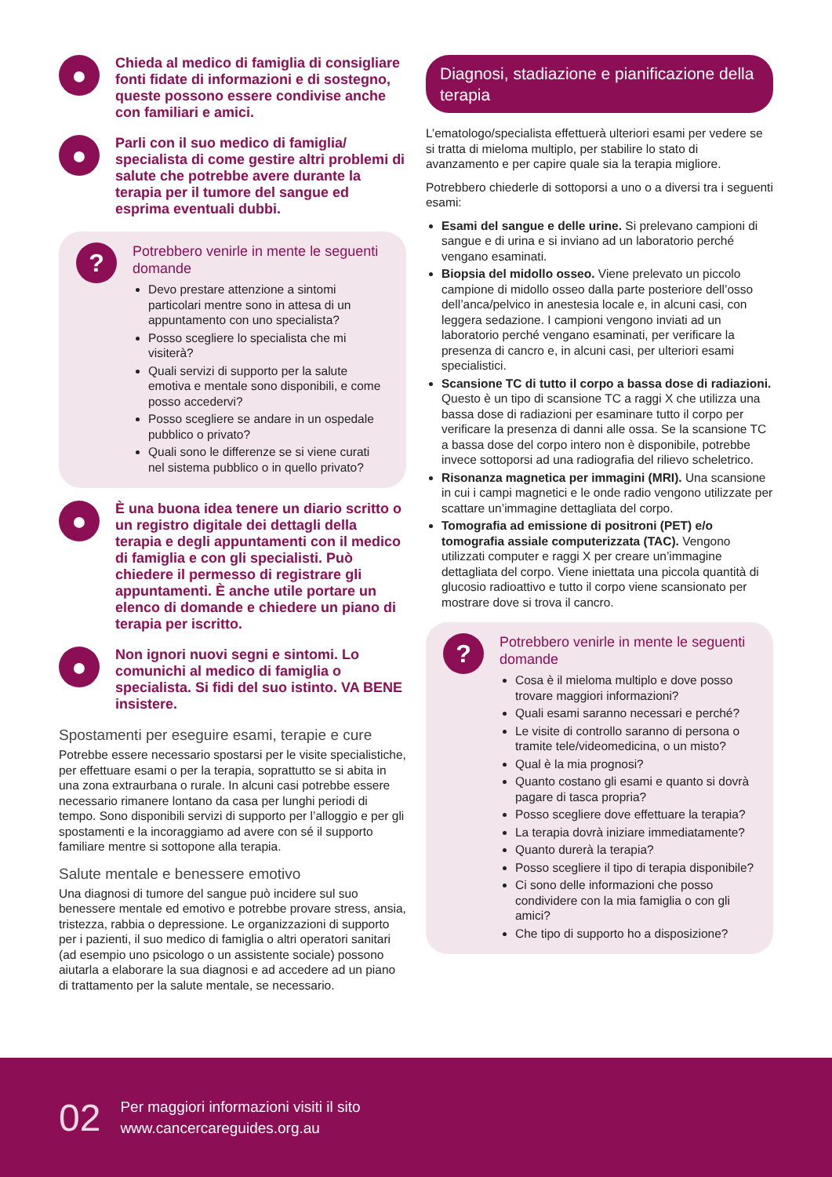●
Chieda al medico di famiglia di consigliare fonti fidate di informazioni e di sostegno, queste possono essere condivise anche con familiari e amici.
●
Parli con il suo medico di famiglia/ specialista di come gestire altri problemi di salute che potrebbe avere durante la terapia per il tumore del sangue ed esprima eventuali dubbi.
?
Potrebbero venirle in mente le seguenti domande
Devo prestare attenzione a sintomi particolari mentre sono in attesa di un appuntamento con uno specialista?
Posso scegliere lo specialista che mi visiterà?
Quali servizi di supporto per la salute emotiva e mentale sono disponibili, e come posso accedervi?
Posso scegliere se andare in un ospedale pubblico o privato?
Quali sono le differenze se si viene curati nel sistema pubblico o in quello privato?
●
È una buona idea tenere un diario scritto o un registro digitale dei dettagli della terapia e degli appuntamenti con il medico di famiglia e con gli specialisti. Può chiedere il permesso di registrare gli appuntamenti. È anche utile portare un elenco di domande e chiedere un piano di terapia per iscritto.
●
Non ignori nuovi segni e sintomi. Lo comunichi al medico di famiglia o specialista. Si fidi del suo istinto. VA BENE insistere.
Spostamenti per eseguire esami, terapie e cure
Potrebbe essere necessario spostarsi per le visite specialistiche, per effettuare esami o per la terapia, soprattutto se si abita in una zona extraurbana o rurale. In alcuni casi potrebbe essere necessario rimanere lontano da casa per lunghi periodi di tempo. Sono disponibili servizi di supporto per l’alloggio e per gli spostamenti e la incoraggiamo ad avere con sé il supporto familiare mentre si sottopone alla terapia.
Salute mentale e benessere emotivo
Una diagnosi di tumore del sangue può incidere sul suo benessere mentale ed emotivo e potrebbe provare stress, ansia, tristezza, rabbia o depressione. Le organizzazioni di supporto per i pazienti, il suo medico di famiglia o altri operatori sanitari (ad esempio uno psicologo o un assistente sociale) possono aiutarla a elaborare la sua diagnosi e ad accedere ad un piano di trattamento per la salute mentale, se necessario.
Diagnosi, stadiazione e pianificazione della terapia
L’ematologo/specialista effettuerà ulteriori esami per vedere se si tratta di mieloma multiplo, per stabilire lo stato di avanzamento e per capire quale sia la terapia migliore.
Potrebbero chiederle di sottoporsi a uno o a diversi tra i seguenti esami:
Esami del sangue e delle urine. Si prelevano campioni di sangue e di urina e si inviano ad un laboratorio perché vengano esaminati.
Biopsia del midollo osseo. Viene prelevato un piccolo campione di midollo osseo dalla parte posteriore dell’osso dell’anca/pelvico in anestesia locale e, in alcuni casi, con leggera sedazione. I campioni vengono inviati ad un laboratorio perché vengano esaminati, per verificare la presenza di cancro e, in alcuni casi, per ulteriori esami specialistici.
Scansione TC di tutto il corpo a bassa dose di radiazioni. Questo è un tipo di scansione TC a raggi X che utilizza una bassa dose di radiazioni per esaminare tutto il corpo per verificare la presenza di danni alle ossa. Se la scansione TC a bassa dose del corpo intero non è disponibile, potrebbe invece sottoporsi ad una radiografia del rilievo scheletrico.
Risonanza magnetica per immagini (MRI). Una scansione in cui i campi magnetici e le onde radio vengono utilizzate per scattare un’immagine dettagliata del corpo.
Tomografia ad emissione di positroni (PET) e/o tomografia assiale computerizzata (TAC). Vengono utilizzati computer e raggi X per creare un’immagine dettagliata del corpo. Viene iniettata una piccola quantità di glucosio radioattivo e tutto il corpo viene scansionato per mostrare dove si trova il cancro.
?
Potrebbero venirle in mente le seguenti domande
Cosa è il mieloma multiplo e dove posso trovare maggiori informazioni?
Quali esami saranno necessari e perché?
Le visite di controllo saranno di persona o tramite tele/videomedicina, o un misto?
Qual è la mia prognosi?
Quanto costano gli esami e quanto si dovrà pagare di tasca propria?
Posso scegliere dove effettuare la terapia?
La terapia dovrà iniziare immediatamente?
Quanto durerà la terapia?
Posso scegliere il tipo di terapia disponibile?
Ci sono delle informazioni che posso condividere con la mia famiglia o con gli amici?
Che tipo di supporto ho a disposizione?
02
Per maggiori informazioni visiti il sito
www.cancercareguides.org.au